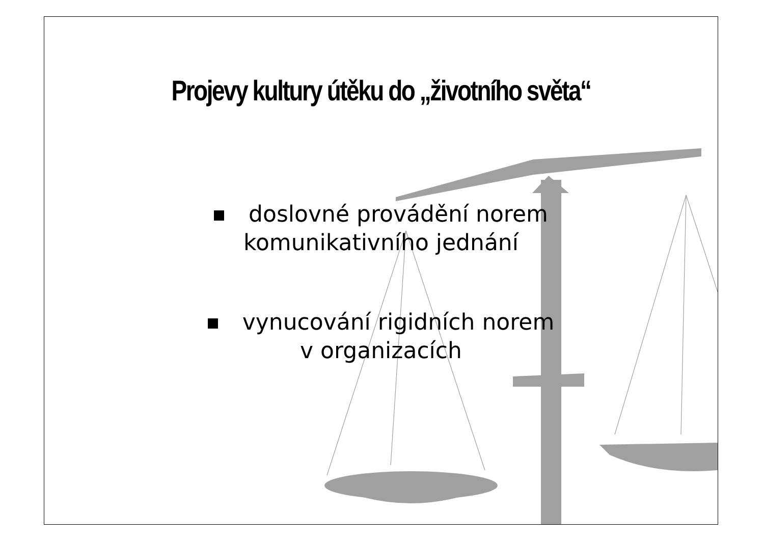Projevy kultury útěku do „životního světa“
doslovné provádění norem
komunikativního jednání
vynucování rigidních norem
v organizacích